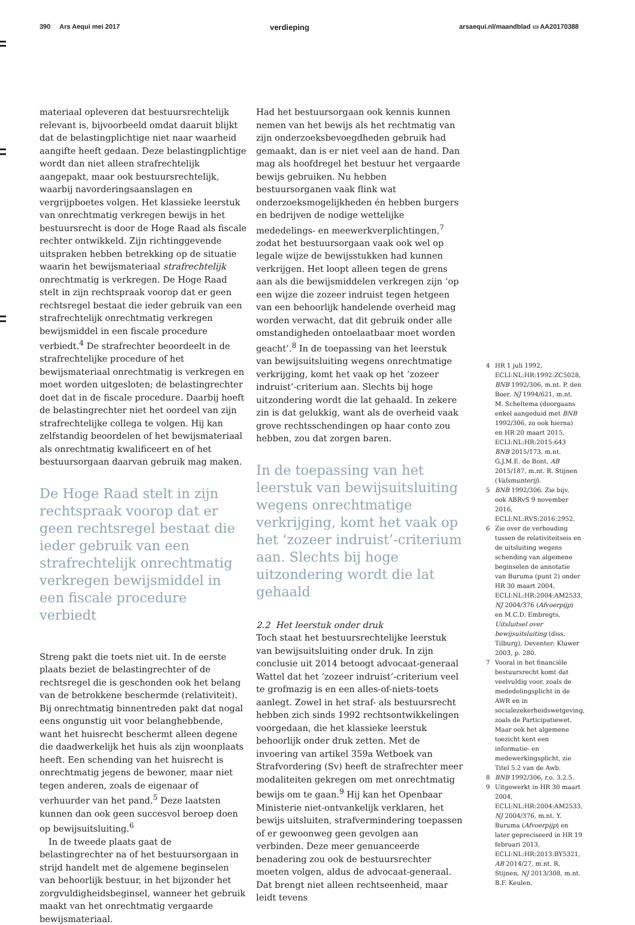390 Ars Aequi mei 2017 verdieping arsaequi.nl/maandblad ▭ AA20170388
materiaal opleveren dat bestuursrechtelijk relevant is, bijvoorbeeld omdat daaruit blijkt dat de belastingplichtige niet naar waarheid aangifte heeft gedaan. Deze belastingplichtige wordt dan niet alleen strafrechtelijk aangepakt, maar ook bestuursrechtelijk, waarbij navorderingsaanslagen en vergrijpboetes volgen. Het klassieke leerstuk van onrechtmatig verkregen bewijs in het bestuursrecht is door de Hoge Raad als fiscale rechter ontwikkeld. Zijn richtinggevende uitspraken hebben betrekking op de situatie waarin het bewijsmateriaal strafrechtelijk onrechtmatig is verkregen. De Hoge Raad stelt in zijn rechtspraak voorop dat er geen rechtsregel bestaat die ieder gebruik van een strafrechtelijk onrechtmatig verkregen bewijsmiddel in een fiscale procedure verbiedt.<sup>4</sup> De strafrechter beoordeelt in de strafrechtelijke procedure of het bewijsmateriaal onrechtmatig is verkregen en moet worden uitgesloten; de belastingrechter doet dat in de fiscale procedure. Daarbij hoeft de belastingrechter niet het oordeel van zijn strafrechtelijke collega te volgen. Hij kan zelfstandig beoordelen of het bewijsmateriaal als onrechtmatig kwalificeert en of het bestuursorgaan daarvan gebruik mag maken.
De Hoge Raad stelt in zijn rechtspraak voorop dat er geen rechtsregel bestaat die ieder gebruik van een strafrechtelijk onrechtmatig verkregen bewijsmiddel in een fiscale procedure verbiedt
Streng pakt die toets niet uit. In de eerste plaats beziet de belastingrechter of de rechtsregel die is geschonden ook het belang van de betrokkene beschermde (relativiteit). Bij onrechtmatig binnentreden pakt dat nogal eens ongunstig uit voor belanghebbende, want het huisrecht beschermt alleen degene die daadwerkelijk het huis als zijn woonplaats heeft. Een schending van het huisrecht is onrechtmatig jegens de bewoner, maar niet tegen anderen, zoals de eigenaar of verhuurder van het pand.<sup>5</sup> Deze laatsten kunnen dan ook geen succesvol beroep doen op bewijsuitsluiting.<sup>6</sup>
In de tweede plaats gaat de belastingrechter na of het bestuursorgaan in strijd handelt met de algemene beginselen van behoorlijk bestuur, in het bijzonder het zorgvuldigheidsbeginsel, wanneer het gebruik maakt van het onrechtmatig vergaarde bewijsmateriaal.
Had het bestuursorgaan ook kennis kunnen nemen van het bewijs als het rechtmatig van zijn onderzoeksbevoegdheden gebruik had gemaakt, dan is er niet veel aan de hand. Dan mag als hoofdregel het bestuur het vergaarde bewijs gebruiken. Nu hebben bestuursorganen vaak flink wat onderzoeksmogelijkheden én hebben burgers en bedrijven de nodige wettelijke mededelings- en meewerkverplichtingen,<sup>7</sup> zodat het bestuursorgaan vaak ook wel op legale wijze de bewijsstukken had kunnen verkrijgen. Het loopt alleen tegen de grens aan als die bewijsmiddelen verkregen zijn ‘op een wijze die zozeer indruist tegen hetgeen van een behoorlijk handelende overheid mag worden verwacht, dat dit gebruik onder alle omstandigheden ontoelaatbaar moet worden geacht’.<sup>8</sup> In de toepassing van het leerstuk van bewijsuitsluiting wegens onrechtmatige verkrijging, komt het vaak op het ‘zozeer indruist’-criterium aan. Slechts bij hoge uitzondering wordt die lat gehaald. In zekere zin is dat gelukkig, want als de overheid vaak grove rechtsschendingen op haar conto zou hebben, zou dat zorgen baren.
In de toepassing van het leerstuk van bewijsuitsluiting wegens onrechtmatige verkrijging, komt het vaak op het ‘zozeer indruist’-criterium aan. Slechts bij hoge uitzondering wordt die lat gehaald
2.2 Het leerstuk onder druk
Toch staat het bestuursrechtelijke leerstuk van bewijsuitsluiting onder druk. In zijn conclusie uit 2014 betoogt advocaat-generaal Wattel dat het ‘zozeer indruist’-criterium veel te grofmazig is en een alles-of-niets-toets aanlegt. Zowel in het straf- als bestuursrecht hebben zich sinds 1992 rechtsontwikkelingen voorgedaan, die het klassieke leerstuk behoorlijk onder druk zetten. Met de invoering van artikel 359a Wetboek van Strafvordering (Sv) heeft de strafrechter meer modaliteiten gekregen om met onrechtmatig bewijs om te gaan.<sup>9</sup> Hij kan het Openbaar Ministerie niet-ontvankelijk verklaren, het bewijs uitsluiten, strafvermindering toepassen of er gewoonweg geen gevolgen aan verbinden. Deze meer genuanceerde benadering zou ook de bestuursrechter moeten volgen, aldus de advocaat-generaal. Dat brengt niet alleen rechtseenheid, maar leidt tevens
4 HR 1 juli 1992, ECLI:NL:HR:1992:ZC5028, BNB 1992/306, m.nt. P. den Boer, NJ 1994/621, m.nt. M. Scheltema (doorgaans enkel aangeduid met BNB 1992/306, zo ook hierna) en HR 20 maart 2015, ECLI:NL:HR:2015:643 BNB 2015/173, m.nt. G.J.M.E. de Bont, AB 2015/187, m.nt. R. Stijnen (Valsmunterij).
5 BNB 1992/306. Zie bijv. ook ABRvS 9 november 2016, ECLI:NL:RVS:2016:2952.
6 Zie over de verhouding tussen de relativiteitseis en de uitsluiting wegens schending van algemene beginselen de annotatie van Buruma (punt 2) onder HR 30 maart 2004, ECLI:NL:HR:2004:AM2533, NJ 2004/376 (Afvoerpijp) en M.C.D. Embregts, Uitsluitsel over bewijsuitsluiting (diss. Tilburg), Deventer: Kluwer 2003, p. 280.
7 Vooral in het financiële bestuursrecht komt dat veelvuldig voor, zoals de mededelingsplicht in de AWR en in socialezekerheidswetgeving, zoals de Participatiewet. Maar ook het algemene toezicht kent een informatie- en medewerkingsplicht, zie Titel 5.2 van de Awb.
8 BNB 1992/306, r.o. 3.2.5.
9 Uitgewerkt in HR 30 maart 2004, ECLI:NL:HR:2004:AM2533, NJ 2004/376, m.nt. Y. Buruma (Afvoerpijp) en later gepreciseerd in HR 19 februari 2013, ECLI:NL:HR:2013:BY5321, AB 2014/27, m.nt. R. Stijnen, NJ 2013/308, m.nt. B.F. Keulen.